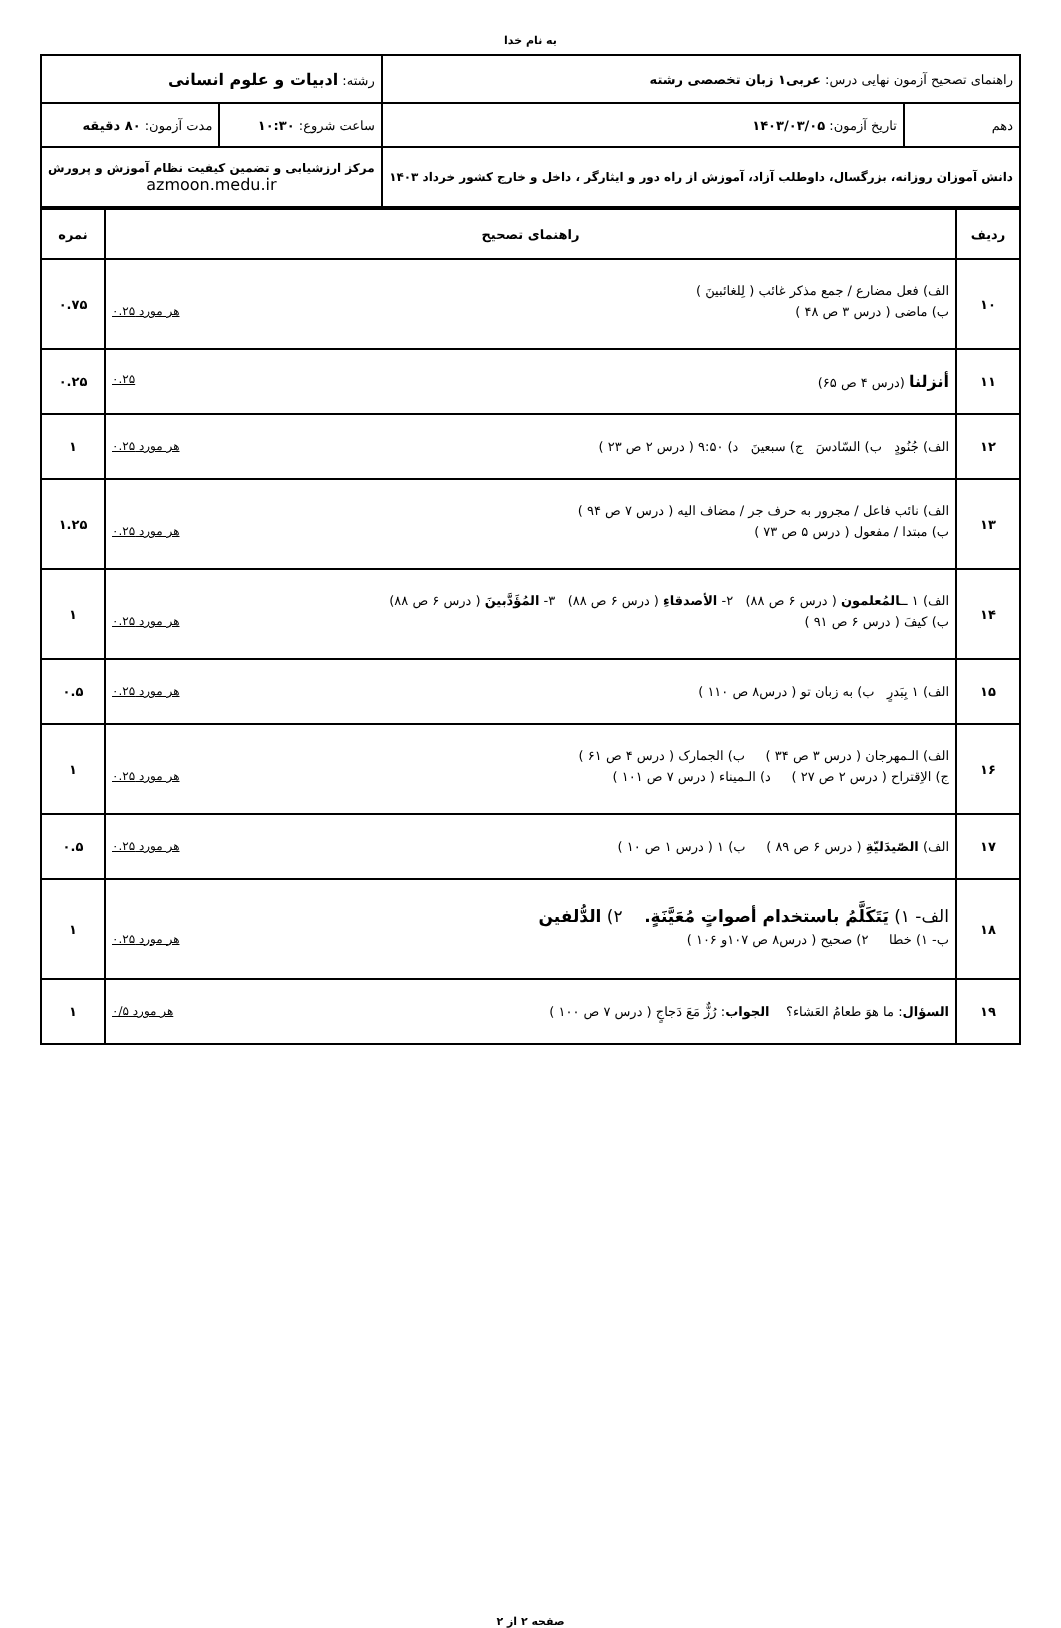به نام خدا
| راهنمای تصحیح آزمون نهایی درس: عربی۱ زبان تخصصی رشته | | رشته: ادبیات و علوم انسانی | |
| دهم | تاریخ آزمون: ۱۴۰۳/۰۳/۰۵ | ساعت شروع: ۱۰:۳۰ | مدت آزمون: ۸۰ دقیقه |
| دانش آموزان روزانه، بزرگسال، داوطلب آزاد، آموزش از راه دور و ایثارگر ، داخل و خارج کشور خرداد ۱۴۰۳ | | مرکز ارزشیابی و تضمین کیفیت نظام آموزش و پرورش azmoon.medu.ir | |
| ردیف | راهنمای تصحیح | نمره |
| --- | --- | --- |
| ۱۰ | الف) فعل مضارع / جمع مذکر غائب ( لِلغائبینَ ) ب) ماضی ( درس ۳ ص ۴۸ ) هر مورد ۰.۲۵ | ۰.۷۵ |
| ۱۱ | أنزلنا (درس ۴ ص ۶۵) ۰.۲۵ | ۰.۲۵ |
| ۱۲ | الف) جُنُودٍ ب) السّادسَ ج) سبعینَ د) ۹:۵۰ ( درس ۲ ص ۲۳ ) هر مورد ۰.۲۵ | ۱ |
| ۱۳ | الف) نائب فاعل / مجرور به حرف جر / مضاف الیه ( درس ۷ ص ۹۴ ) ب) مبتدا / مفعول ( درس ۵ ص ۷۳ ) هر مورد ۰.۲۵ | ۱.۲۵ |
| ۱۴ | الف) ۱ ــ المُعلمون ( درس ۶ ص ۸۸) ۲- الأصدقاءِ ( درس ۶ ص ۸۸) ۳- المُؤَدَّبینَ ( درس ۶ ص ۸۸) ب) کیفَ ( درس ۶ ص ۹۱ ) هر مورد ۰.۲۵ | ۱ |
| ۱۵ | الف) ۱ بِبَدرٍ ب) به زبان تو ( درس۸ ص ۱۱۰ ) هر مورد ۰.۲۵ | ۰.۵ |
| ۱۶ | الف) الـمهرجان ( درس ۳ ص ۳۴ ) ب) الجمارک ( درس ۴ ص ۶۱ ) ج) الاِقتراح ( درس ۲ ص ۲۷ ) د) الـمیناء ( درس ۷ ص ۱۰۱ ) هر مورد ۰.۲۵ | ۱ |
| ۱۷ | الف) الصّیدَلیّةِ ( درس ۶ ص ۸۹ ) ب) ۱ ( درس ۱ ص ۱۰ ) هر مورد ۰.۲۵ | ۰.۵ |
| ۱۸ | الف- ۱) یَتَکَلَّمُ باستخدام أصواتٍ مُعَیَّنَةٍ. ۲) الدُّلفین ب- ۱) خطا ۲) صحیح ( درس۸ ص ۱۰۷و ۱۰۶ ) هر مورد ۰.۲۵ | ۱ |
| ۱۹ | السؤال : ما هوَ طعامُ العَشاء؟ الجواب : رُزٌّ مَعَ دَجاجٍ ( درس ۷ ص ۱۰۰ ) هر مورد ۰/۵ | ۱ |
صفحه ۲ از ۲